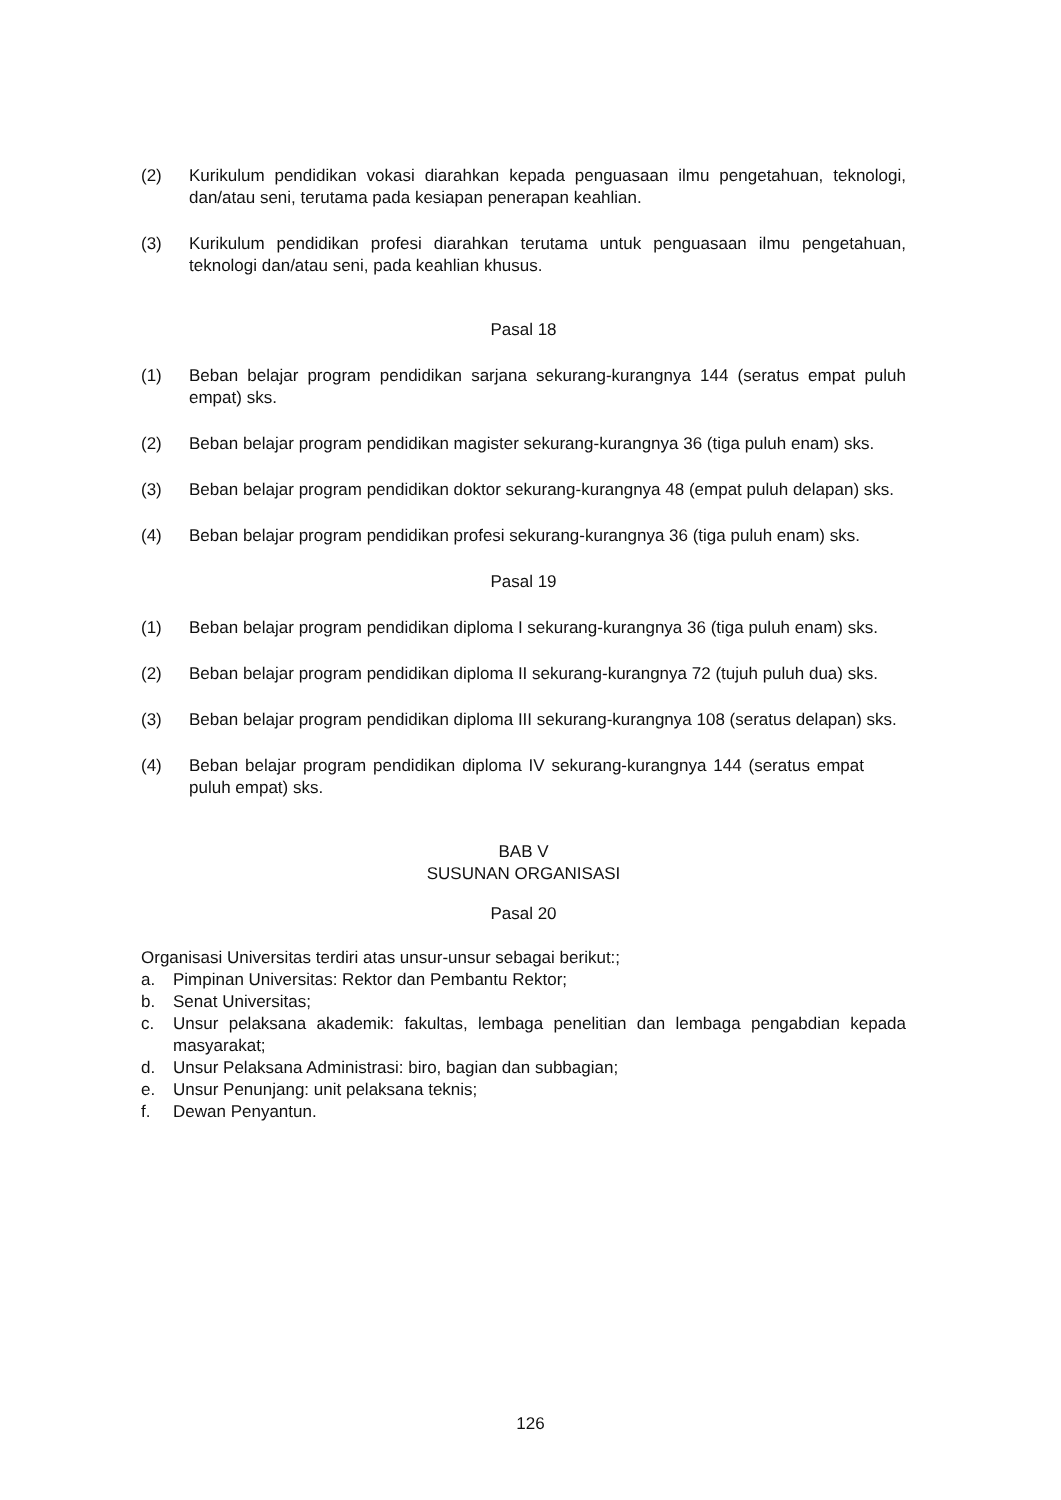(2) Kurikulum pendidikan vokasi diarahkan kepada penguasaan ilmu pengetahuan, teknologi, dan/atau seni, terutama pada kesiapan penerapan keahlian.
(3) Kurikulum pendidikan profesi diarahkan terutama untuk penguasaan ilmu pengetahuan, teknologi dan/atau seni, pada keahlian khusus.
Pasal 18
(1) Beban belajar program pendidikan sarjana sekurang-kurangnya 144 (seratus empat puluh empat) sks.
(2) Beban belajar program pendidikan magister sekurang-kurangnya 36 (tiga puluh enam) sks.
(3) Beban belajar program pendidikan doktor sekurang-kurangnya 48 (empat puluh delapan) sks.
(4) Beban belajar program pendidikan profesi sekurang-kurangnya 36 (tiga puluh enam) sks.
Pasal 19
(1) Beban belajar program pendidikan diploma I sekurang-kurangnya 36 (tiga puluh enam) sks.
(2) Beban belajar program pendidikan diploma II sekurang-kurangnya 72 (tujuh puluh dua) sks.
(3) Beban belajar program pendidikan diploma III sekurang-kurangnya 108 (seratus delapan) sks.
(4) Beban belajar program pendidikan diploma IV sekurang-kurangnya 144 (seratus empat puluh empat) sks.
BAB V
SUSUNAN ORGANISASI
Pasal 20
Organisasi Universitas terdiri atas unsur-unsur sebagai berikut:;
a. Pimpinan Universitas: Rektor dan Pembantu Rektor;
b. Senat Universitas;
c. Unsur pelaksana akademik: fakultas, lembaga penelitian dan lembaga pengabdian kepada masyarakat;
d. Unsur Pelaksana Administrasi: biro, bagian dan subbagian;
e. Unsur Penunjang: unit pelaksana teknis;
f. Dewan Penyantun.
126